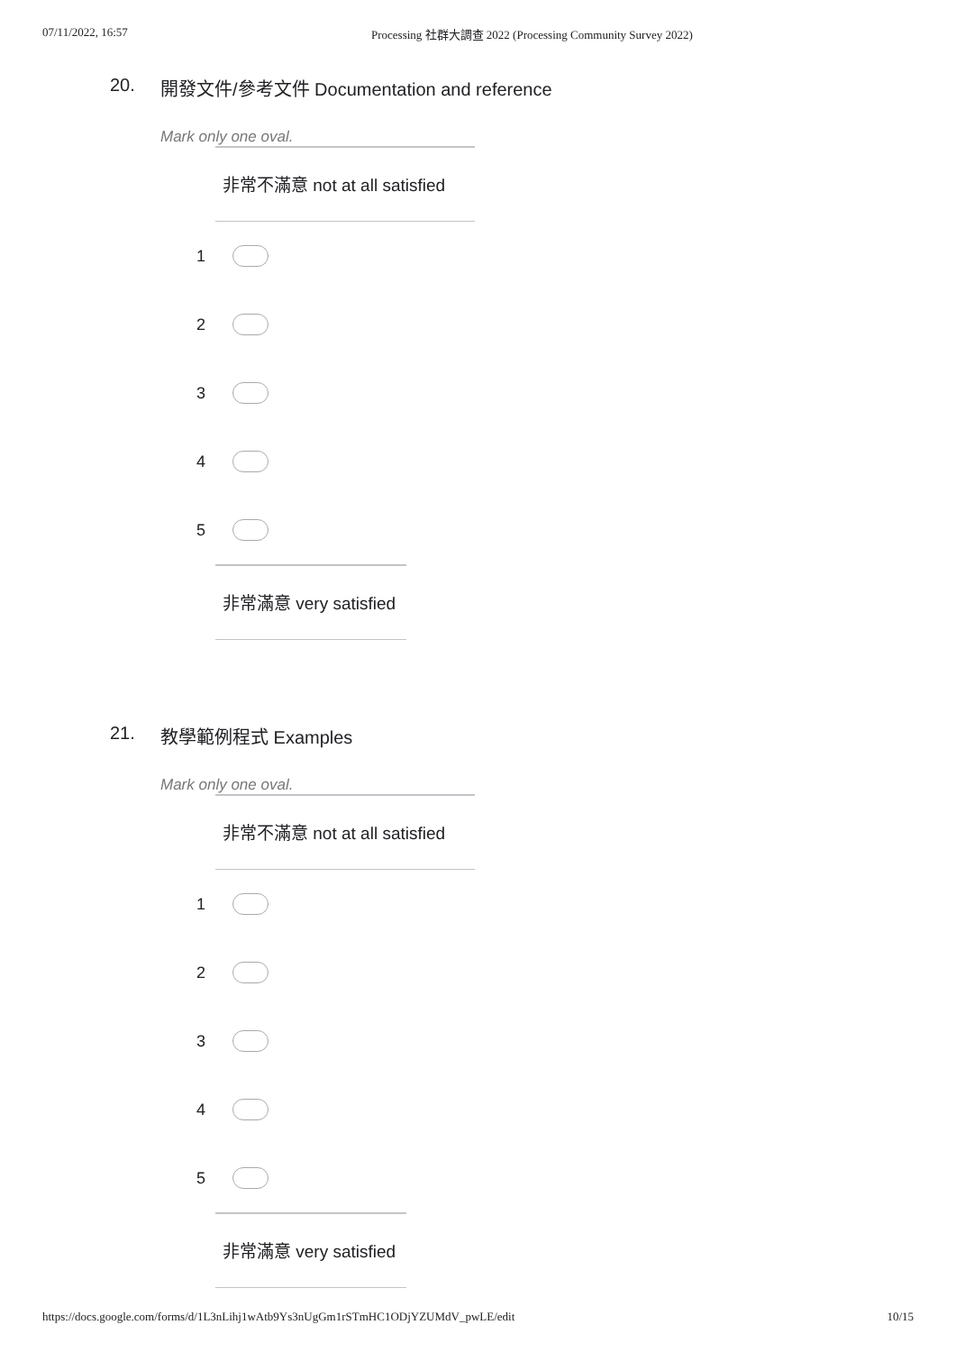07/11/2022, 16:57 Processing 社群大調查 2022 (Processing Community Survey 2022)
20. 開發文件/參考文件 Documentation and reference
Mark only one oval.
非常不滿意 not at all satisfied
1
2
3
4
5
非常滿意 very satisfied
21. 教學範例程式 Examples
Mark only one oval.
非常不滿意 not at all satisfied
1
2
3
4
5
非常滿意 very satisfied
https://docs.google.com/forms/d/1L3nLihj1wAtb9Ys3nUgGm1rSTmHC1ODjYZUMdV_pwLE/edit 10/15